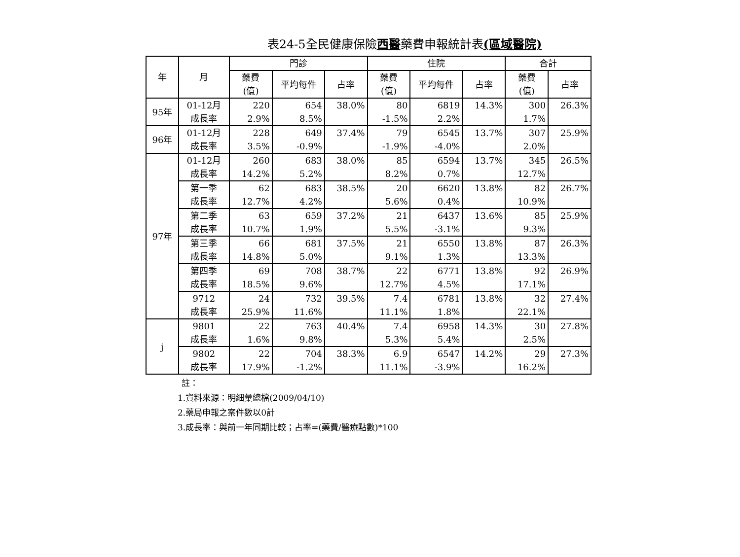表24-5全民健康保險西醫藥費申報統計表(區域醫院)
| 年 | 月 | 門診 | | | 住院 | | | 合計 | |
| --- | --- | --- | --- | --- | --- | --- | --- | --- | --- |
| | | 藥費 (億) | 平均每件 | 占率 | 藥費 (億) | 平均每件 | 占率 | 藥費 (億) | 占率 |
| 95年 | 01-12月 成長率 | 220 2.9% | 654 8.5% | 38.0% | 80 -1.5% | 6819 2.2% | 14.3% | 300 1.7% | 26.3% |
| 96年 | 01-12月 成長率 | 228 3.5% | 649 -0.9% | 37.4% | 79 -1.9% | 6545 -4.0% | 13.7% | 307 2.0% | 25.9% |
| 97年 | 01-12月 成長率 | 260 14.2% | 683 5.2% | 38.0% | 85 8.2% | 6594 0.7% | 13.7% | 345 12.7% | 26.5% |
| | 第一季 成長率 | 62 12.7% | 683 4.2% | 38.5% | 20 5.6% | 6620 0.4% | 13.8% | 82 10.9% | 26.7% |
| | 第二季 成長率 | 63 10.7% | 659 1.9% | 37.2% | 21 5.5% | 6437 -3.1% | 13.6% | 85 9.3% | 25.9% |
| | 第三季 成長率 | 66 14.8% | 681 5.0% | 37.5% | 21 9.1% | 6550 1.3% | 13.8% | 87 13.3% | 26.3% |
| | 第四季 成長率 | 69 18.5% | 708 9.6% | 38.7% | 22 12.7% | 6771 4.5% | 13.8% | 92 17.1% | 26.9% |
| | 9712 成長率 | 24 25.9% | 732 11.6% | 39.5% | 7.4 11.1% | 6781 1.8% | 13.8% | 32 22.1% | 27.4% |
| j | 9801 成長率 | 22 1.6% | 763 9.8% | 40.4% | 7.4 5.3% | 6958 5.4% | 14.3% | 30 2.5% | 27.8% |
| | 9802 成長率 | 22 17.9% | 704 -1.2% | 38.3% | 6.9 11.1% | 6547 -3.9% | 14.2% | 29 16.2% | 27.3% |
註：
1.資料來源：明細彙總檔(2009/04/10)
2.藥局申報之案件數以0計
3.成長率：與前一年同期比較；占率=(藥費/醫療點數)*100